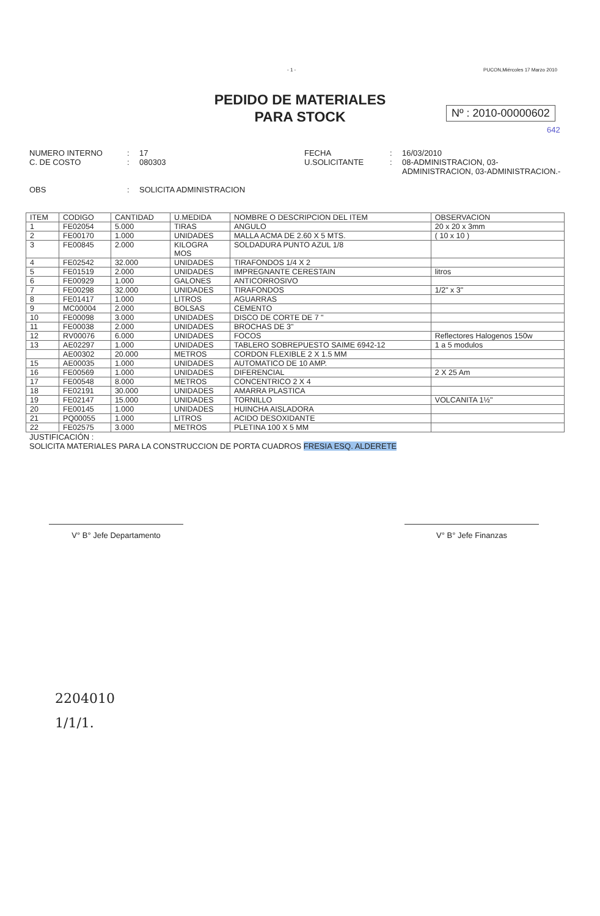- 1 - PUCON,Miércoles 17 Marzo 2010
PEDIDO DE MATERIALES
PARA STOCK
Nº : 2010-00000602
642
NUMERO INTERNO: 17 FECHA: 16/03/2010 C. DE COSTO: 080303 U.SOLICITANTE: 08-ADMINISTRACION, 03-ADMINISTRACION, 03-ADMINISTRACION.- OBS: SOLICITA ADMINISTRACION
| ITEM | CODIGO | CANTIDAD | U.MEDIDA | NOMBRE O DESCRIPCION DEL ITEM | OBSERVACION |
| --- | --- | --- | --- | --- | --- |
| 1 | FE02054 | 5.000 | TIRAS | ANGULO | 20 x 20 x 3mm |
| 2 | FE00170 | 1.000 | UNIDADES | MALLA ACMA DE 2.60 X 5 MTS. | ( 10 x 10 ) |
| 3 | FE00845 | 2.000 | KILOGRA MOS | SOLDADURA PUNTO AZUL 1/8 | |
| 4 | FE02542 | 32.000 | UNIDADES | TIRAFONDOS 1/4 X 2 | |
| 5 | FE01519 | 2.000 | UNIDADES | IMPREGNANTE CERESTAIN | litros |
| 6 | FE00929 | 1.000 | GALONES | ANTICORROSIVO | |
| 7 | FE00298 | 32.000 | UNIDADES | TIRAFONDOS | 1/2" x 3" |
| 8 | FE01417 | 1.000 | LITROS | AGUARRAS | |
| 9 | MC00004 | 2.000 | BOLSAS | CEMENTO | |
| 10 | FE00098 | 3.000 | UNIDADES | DISCO DE CORTE DE 7 " | |
| 11 | FE00038 | 2.000 | UNIDADES | BROCHAS DE 3" | |
| 12 | RV00076 | 6.000 | UNIDADES | FOCOS | Reflectores Halogenos 150w |
| 13 | AE02297 | 1.000 | UNIDADES | TABLERO SOBREPUESTO SAIME 6942-12 | 1 a 5 modulos |
| | AE00302 | 20.000 | METROS | CORDON FLEXIBLE 2 X 1.5 MM | |
| 15 | AE00035 | 1.000 | UNIDADES | AUTOMATICO DE 10 AMP. | |
| 16 | FE00569 | 1.000 | UNIDADES | DIFERENCIAL | 2 X 25 Am |
| 17 | FE00548 | 8.000 | METROS | CONCENTRICO 2 X 4 | |
| 18 | FE02191 | 30.000 | UNIDADES | AMARRA PLASTICA | |
| 19 | FE02147 | 15.000 | UNIDADES | TORNILLO | VOLCANITA 1½" |
| 20 | FE00145 | 1.000 | UNIDADES | HUINCHA AISLADORA | |
| 21 | PQ00055 | 1.000 | LITROS | ACIDO DESOXIDANTE | |
| 22 | FE02575 | 3.000 | METROS | PLETINA 100 X 5 MM | |
JUSTIFICACIÓN :
SOLICITA MATERIALES PARA LA CONSTRUCCION DE PORTA CUADROS FRESIA ESQ. ALDERETE
V° B° Jefe Departamento V° B° Jefe Finanzas
2204010
1/1/1.